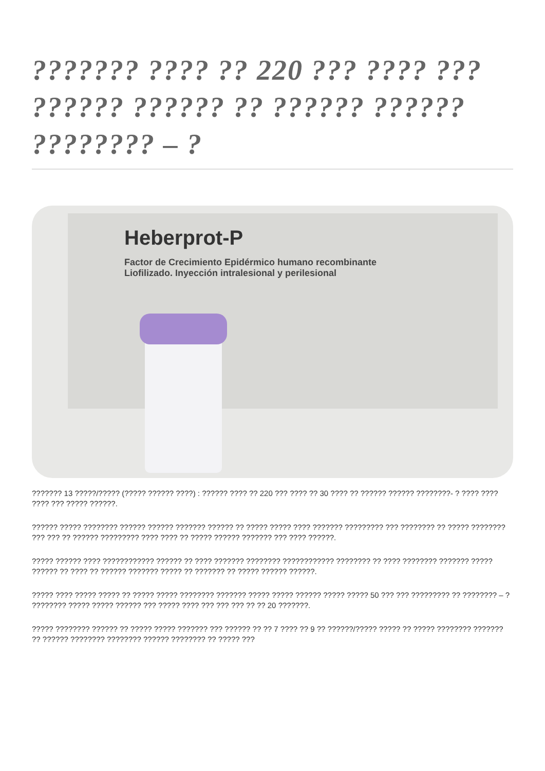??????? ???? ?? 220 ??? ???? ??? ?????? ?????? ?? ?????? ?????? ???????? – ?
Heberprot-P
Factor de Crecimiento Epidérmico humano recombinante
Liofilizado. Inyección intralesional y perilesional
??????? 13 ?????/????? (????? ?????? ????) : ?????? ???? ?? 220 ??? ???? ?? 30 ???? ?? ?????? ?????? ????????- ? ???? ???? ???? ??? ????? ??????.
?????? ????? ???????? ?????? ?????? ??????? ?????? ?? ????? ????? ???? ??????? ????????? ??? ???????? ?? ????? ???????? ??? ??? ?? ?????? ????????? ???? ???? ?? ????? ?????? ??????? ??? ???? ??????.
????? ?????? ???? ???????????? ?????? ?? ???? ??????? ???????? ???????????? ???????? ?? ???? ???????? ??????? ????? ?????? ?? ???? ?? ?????? ??????? ????? ?? ??????? ?? ????? ?????? ??????.
????? ???? ????? ????? ?? ????? ????? ???????? ??????? ????? ????? ?????? ????? ????? 50 ??? ??? ????????? ?? ???????? – ? ???????? ????? ????? ?????? ??? ????? ???? ??? ??? ??? ?? ?? 20 ???????.
????? ???????? ?????? ?? ????? ????? ??????? ??? ?????? ?? ?? 7 ???? ?? 9 ?? ??????/????? ????? ?? ????? ???????? ??????? ?? ?????? ???????? ???????? ?????? ???????? ?? ????? ???